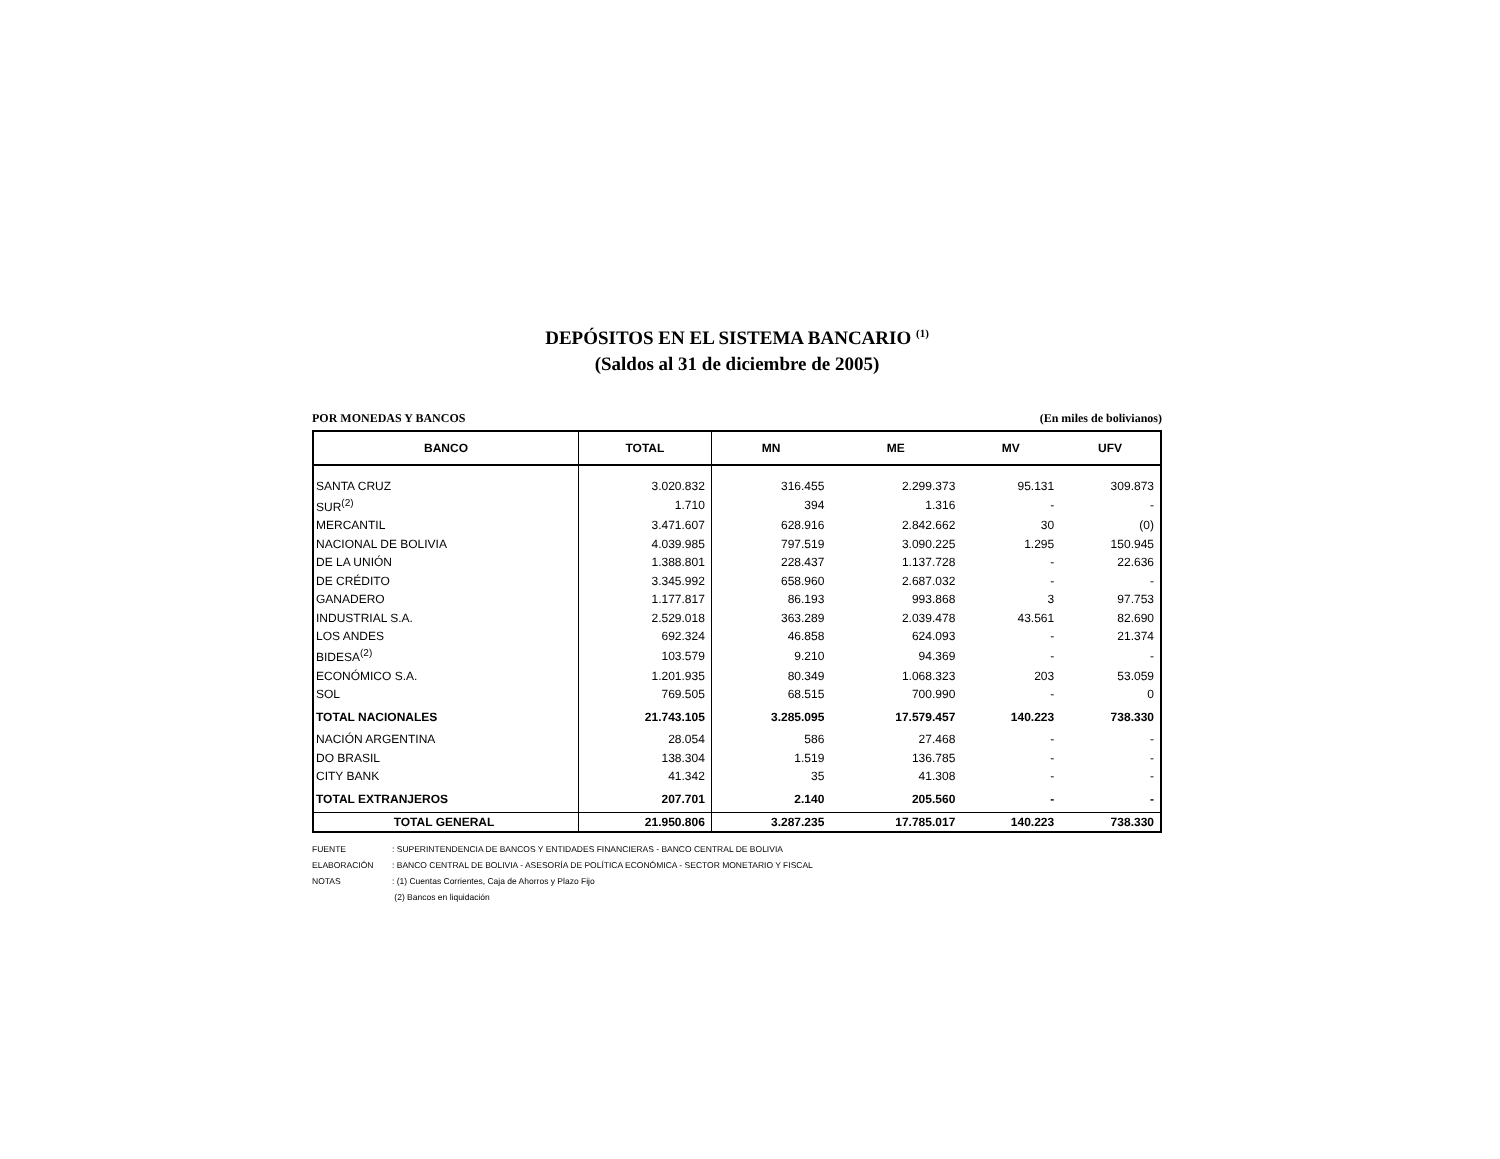DEPÓSITOS EN EL SISTEMA BANCARIO <sup>(1)</sup>
(Saldos al 31 de diciembre de 2005)
POR MONEDAS Y BANCOS (En miles de bolivianos)
| BANCO | TOTAL | MN | ME | MV | UFV |
| --- | --- | --- | --- | --- | --- |
| SANTA CRUZ | 3.020.832 | 316.455 | 2.299.373 | 95.131 | 309.873 |
| SUR<sup>(2)</sup> | 1.710 | 394 | 1.316 | - | - |
| MERCANTIL | 3.471.607 | 628.916 | 2.842.662 | 30 | (0) |
| NACIONAL DE BOLIVIA | 4.039.985 | 797.519 | 3.090.225 | 1.295 | 150.945 |
| DE LA UNIÓN | 1.388.801 | 228.437 | 1.137.728 | - | 22.636 |
| DE CRÉDITO | 3.345.992 | 658.960 | 2.687.032 | - | - |
| GANADERO | 1.177.817 | 86.193 | 993.868 | 3 | 97.753 |
| INDUSTRIAL S.A. | 2.529.018 | 363.289 | 2.039.478 | 43.561 | 82.690 |
| LOS ANDES | 692.324 | 46.858 | 624.093 | - | 21.374 |
| BIDESA<sup>(2)</sup> | 103.579 | 9.210 | 94.369 | - | - |
| ECONÓMICO S.A. | 1.201.935 | 80.349 | 1.068.323 | 203 | 53.059 |
| SOL | 769.505 | 68.515 | 700.990 | - | 0 |
| TOTAL NACIONALES | 21.743.105 | 3.285.095 | 17.579.457 | 140.223 | 738.330 |
| NACIÓN ARGENTINA | 28.054 | 586 | 27.468 | - | - |
| DO BRASIL | 138.304 | 1.519 | 136.785 | - | - |
| CITY BANK | 41.342 | 35 | 41.308 | - | - |
| TOTAL EXTRANJEROS | 207.701 | 2.140 | 205.560 | - | - |
| TOTAL GENERAL | 21.950.806 | 3.287.235 | 17.785.017 | 140.223 | 738.330 |
FUENTE: SUPERINTENDENCIA DE BANCOS Y ENTIDADES FINANCIERAS - BANCO CENTRAL DE BOLIVIA
ELABORACIÓN: BANCO CENTRAL DE BOLIVIA - ASESORÍA DE POLÍTICA ECONÓMICA - SECTOR MONETARIO Y FISCAL
NOTAS: (1) Cuentas Corrientes, Caja de Ahorros y Plazo Fijo
(2) Bancos en liquidación